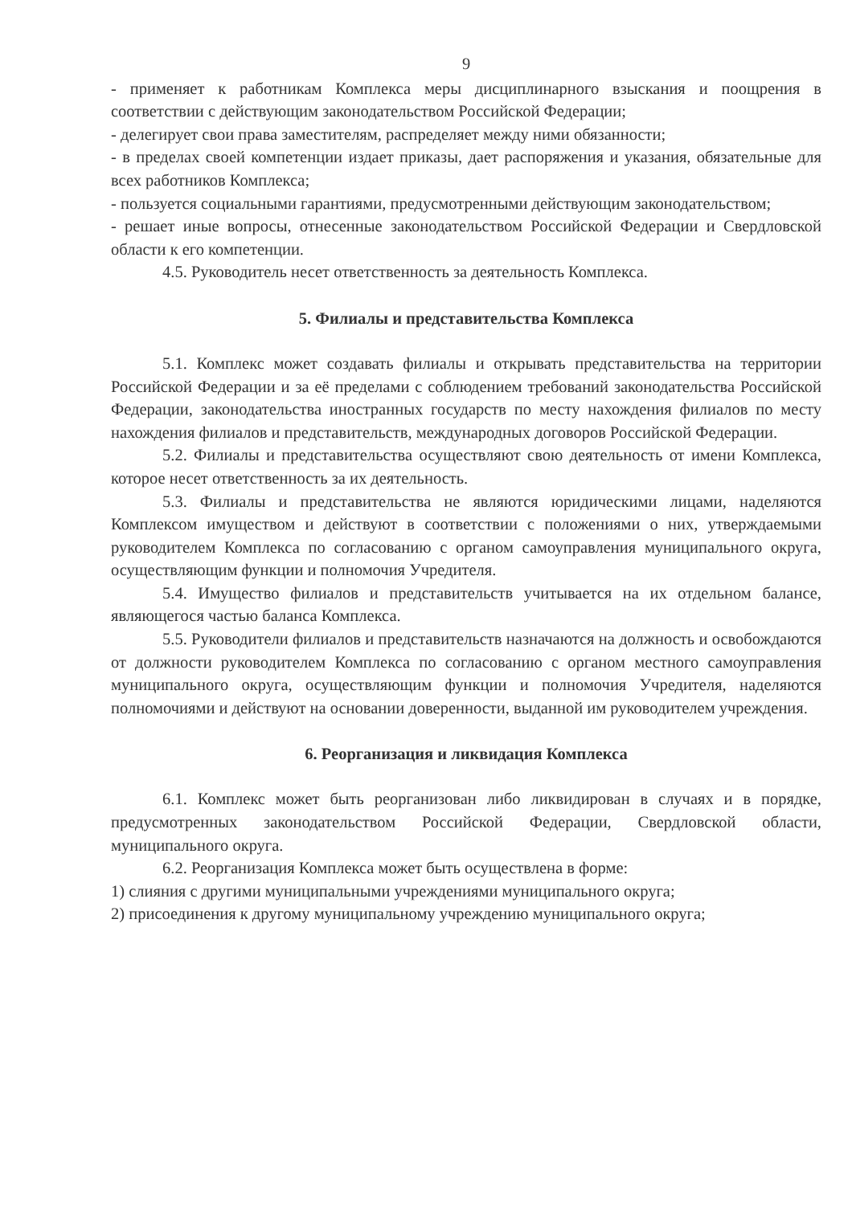9
- применяет к работникам Комплекса меры дисциплинарного взыскания и поощрения в соответствии с действующим законодательством Российской Федерации;
- делегирует свои права заместителям, распределяет между ними обязанности;
- в пределах своей компетенции издает приказы, дает распоряжения и указания, обязательные для всех работников Комплекса;
- пользуется социальными гарантиями, предусмотренными действующим законодательством;
- решает иные вопросы, отнесенные законодательством Российской Федерации и Свердловской области к его компетенции.
4.5. Руководитель несет ответственность за деятельность Комплекса.
5. Филиалы и представительства Комплекса
5.1. Комплекс может создавать филиалы и открывать представительства на территории Российской Федерации и за её пределами с соблюдением требований законодательства Российской Федерации, законодательства иностранных государств по месту нахождения филиалов по месту нахождения филиалов и представительств, международных договоров Российской Федерации.
5.2. Филиалы и представительства осуществляют свою деятельность от имени Комплекса, которое несет ответственность за их деятельность.
5.3. Филиалы и представительства не являются юридическими лицами, наделяются Комплексом имуществом и действуют в соответствии с положениями о них, утверждаемыми руководителем Комплекса по согласованию с органом самоуправления муниципального округа, осуществляющим функции и полномочия Учредителя.
5.4. Имущество филиалов и представительств учитывается на их отдельном балансе, являющегося частью баланса Комплекса.
5.5. Руководители филиалов и представительств назначаются на должность и освобождаются от должности руководителем Комплекса по согласованию с органом местного самоуправления муниципального округа, осуществляющим функции и полномочия Учредителя, наделяются полномочиями и действуют на основании доверенности, выданной им руководителем учреждения.
6. Реорганизация и ликвидация Комплекса
6.1. Комплекс может быть реорганизован либо ликвидирован в случаях и в порядке, предусмотренных законодательством Российской Федерации, Свердловской области, муниципального округа.
6.2. Реорганизация Комплекса может быть осуществлена в форме:
1) слияния с другими муниципальными учреждениями муниципального округа;
2) присоединения к другому муниципальному учреждению муниципального округа;